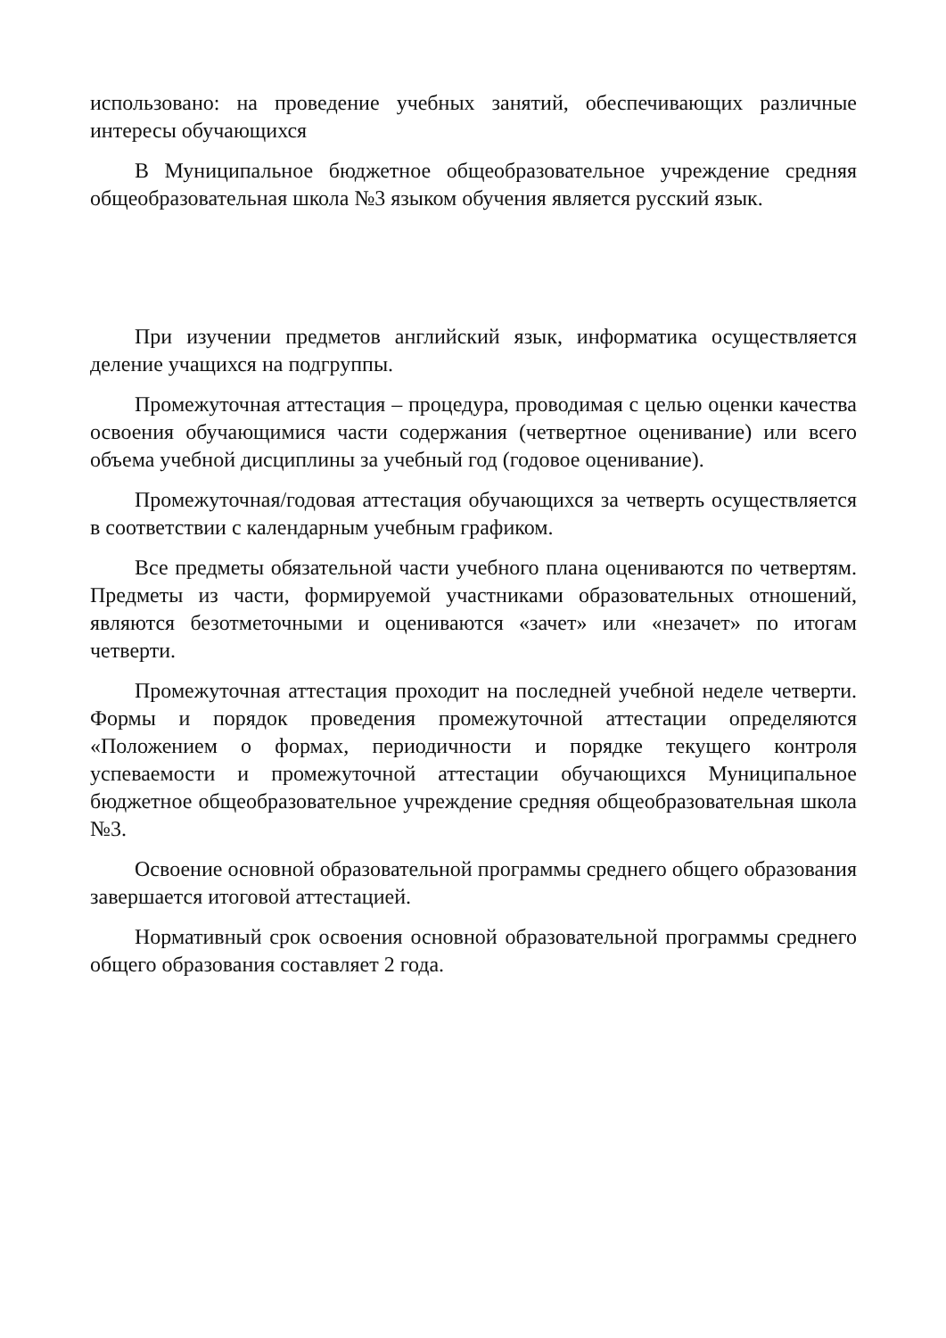использовано: на проведение учебных занятий, обеспечивающих различные интересы обучающихся
В Муниципальное бюджетное общеобразовательное учреждение средняя общеобразовательная школа №3 языком обучения является русский язык.
При изучении предметов английский язык, информатика осуществляется деление учащихся на подгруппы.
Промежуточная аттестация – процедура, проводимая с целью оценки качества освоения обучающимися части содержания (четвертное оценивание) или всего объема учебной дисциплины за учебный год (годовое оценивание).
Промежуточная/годовая аттестация обучающихся за четверть осуществляется в соответствии с календарным учебным графиком.
Все предметы обязательной части учебного плана оцениваются по четвертям. Предметы из части, формируемой участниками образовательных отношений, являются безотметочными и оцениваются «зачет» или «незачет» по итогам четверти.
Промежуточная аттестация проходит на последней учебной неделе четверти. Формы и порядок проведения промежуточной аттестации определяются «Положением о формах, периодичности и порядке текущего контроля успеваемости и промежуточной аттестации обучающихся Муниципальное бюджетное общеобразовательное учреждение средняя общеобразовательная школа №3.
Освоение основной образовательной программы среднего общего образования завершается итоговой аттестацией.
Нормативный срок освоения основной образовательной программы среднего общего образования составляет 2 года.